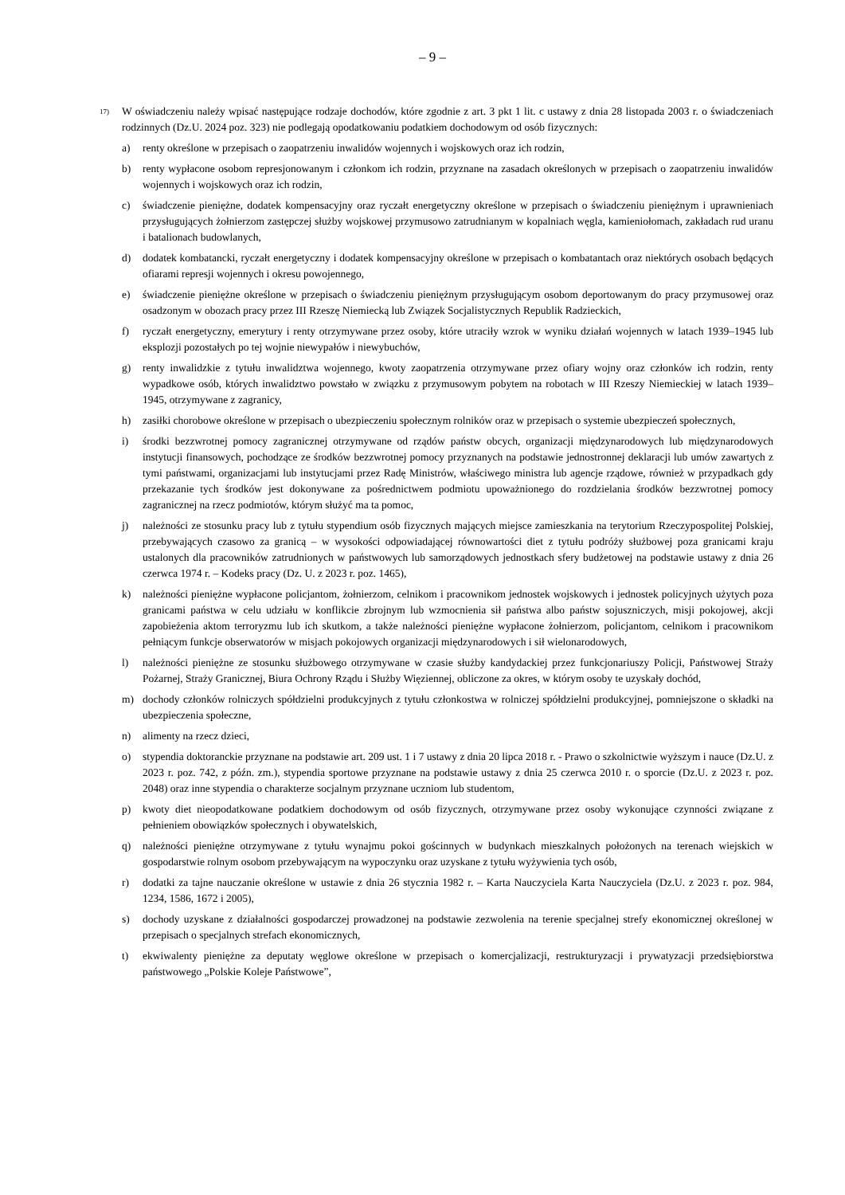– 9 –
<sup>17)</sup>
W oświadczeniu należy wpisać następujące rodzaje dochodów, które zgodnie z art. 3 pkt 1 lit. c ustawy z dnia 28 listopada 2003 r. o świadczeniach rodzinnych (Dz.U. 2024 poz. 323) nie podlegają opodatkowaniu podatkiem dochodowym od osób fizycznych:
a) renty określone w przepisach o zaopatrzeniu inwalidów wojennych i wojskowych oraz ich rodzin,
b) renty wypłacone osobom represjonowanym i członkom ich rodzin, przyznane na zasadach określonych w przepisach o zaopatrzeniu inwalidów wojennych i wojskowych oraz ich rodzin,
c) świadczenie pieniężne, dodatek kompensacyjny oraz ryczałt energetyczny określone w przepisach o świadczeniu pieniężnym i uprawnieniach przysługujących żołnierzom zastępczej służby wojskowej przymusowo zatrudnianym w kopalniach węgla, kamieniołomach, zakładach rud uranu i batalionach budowlanych,
d) dodatek kombatancki, ryczałt energetyczny i dodatek kompensacyjny określone w przepisach o kombatantach oraz niektórych osobach będących ofiarami represji wojennych i okresu powojennego,
e) świadczenie pieniężne określone w przepisach o świadczeniu pieniężnym przysługującym osobom deportowanym do pracy przymusowej oraz osadzonym w obozach pracy przez III Rzeszę Niemiecką lub Związek Socjalistycznych Republik Radzieckich,
f) ryczałt energetyczny, emerytury i renty otrzymywane przez osoby, które utraciły wzrok w wyniku działań wojennych w latach 1939–1945 lub eksplozji pozostałych po tej wojnie niewypałów i niewybuchów,
g) renty inwalidzkie z tytułu inwalidztwa wojennego, kwoty zaopatrzenia otrzymywane przez ofiary wojny oraz członków ich rodzin, renty wypadkowe osób, których inwalidztwo powstało w związku z przymusowym pobytem na robotach w III Rzeszy Niemieckiej w latach 1939–1945, otrzymywane z zagranicy,
h) zasiłki chorobowe określone w przepisach o ubezpieczeniu społecznym rolników oraz w przepisach o systemie ubezpieczeń społecznych,
i) środki bezzwrotnej pomocy zagranicznej otrzymywane od rządów państw obcych, organizacji międzynarodowych lub międzynarodowych instytucji finansowych, pochodzące ze środków bezzwrotnej pomocy przyznanych na podstawie jednostronnej deklaracji lub umów zawartych z tymi państwami, organizacjami lub instytucjami przez Radę Ministrów, właściwego ministra lub agencje rządowe, również w przypadkach gdy przekazanie tych środków jest dokonywane za pośrednictwem podmiotu upoważnionego do rozdzielania środków bezzwrotnej pomocy zagranicznej na rzecz podmiotów, którym służyć ma ta pomoc,
j) należności ze stosunku pracy lub z tytułu stypendium osób fizycznych mających miejsce zamieszkania na terytorium Rzeczypospolitej Polskiej, przebywających czasowo za granicą – w wysokości odpowiadającej równowartości diet z tytułu podróży służbowej poza granicami kraju ustalonych dla pracowników zatrudnionych w państwowych lub samorządowych jednostkach sfery budżetowej na podstawie ustawy z dnia 26 czerwca 1974 r. – Kodeks pracy (Dz. U. z 2023 r. poz. 1465),
k) należności pieniężne wypłacone policjantom, żołnierzom, celnikom i pracownikom jednostek wojskowych i jednostek policyjnych użytych poza granicami państwa w celu udziału w konflikcie zbrojnym lub wzmocnienia sił państwa albo państw sojuszniczych, misji pokojowej, akcji zapobieżenia aktom terroryzmu lub ich skutkom, a także należności pieniężne wypłacone żołnierzom, policjantom, celnikom i pracownikom pełniącym funkcje obserwatorów w misjach pokojowych organizacji międzynarodowych i sił wielonarodowych,
l) należności pieniężne ze stosunku służbowego otrzymywane w czasie służby kandydackiej przez funkcjonariuszy Policji, Państwowej Straży Pożarnej, Straży Granicznej, Biura Ochrony Rządu i Służby Więziennej, obliczone za okres, w którym osoby te uzyskały dochód,
m) dochody członków rolniczych spółdzielni produkcyjnych z tytułu członkostwa w rolniczej spółdzielni produkcyjnej, pomniejszone o składki na ubezpieczenia społeczne,
n) alimenty na rzecz dzieci,
o) stypendia doktoranckie przyznane na podstawie art. 209 ust. 1 i 7 ustawy z dnia 20 lipca 2018 r. - Prawo o szkolnictwie wyższym i nauce (Dz.U. z 2023 r. poz. 742, z późn. zm.), stypendia sportowe przyznane na podstawie ustawy z dnia 25 czerwca 2010 r. o sporcie (Dz.U. z 2023 r. poz. 2048) oraz inne stypendia o charakterze socjalnym przyznane uczniom lub studentom,
p) kwoty diet nieopodatkowane podatkiem dochodowym od osób fizycznych, otrzymywane przez osoby wykonujące czynności związane z pełnieniem obowiązków społecznych i obywatelskich,
q) należności pieniężne otrzymywane z tytułu wynajmu pokoi gościnnych w budynkach mieszkalnych położonych na terenach wiejskich w gospodarstwie rolnym osobom przebywającym na wypoczynku oraz uzyskane z tytułu wyżywienia tych osób,
r) dodatki za tajne nauczanie określone w ustawie z dnia 26 stycznia 1982 r. – Karta Nauczyciela Karta Nauczyciela (Dz.U. z 2023 r. poz. 984, 1234, 1586, 1672 i 2005),
s) dochody uzyskane z działalności gospodarczej prowadzonej na podstawie zezwolenia na terenie specjalnej strefy ekonomicznej określonej w przepisach o specjalnych strefach ekonomicznych,
t) ekwiwalenty pieniężne za deputaty węglowe określone w przepisach o komercjalizacji, restrukturyzacji i prywatyzacji przedsiębiorstwa państwowego „Polskie Koleje Państwowe”,